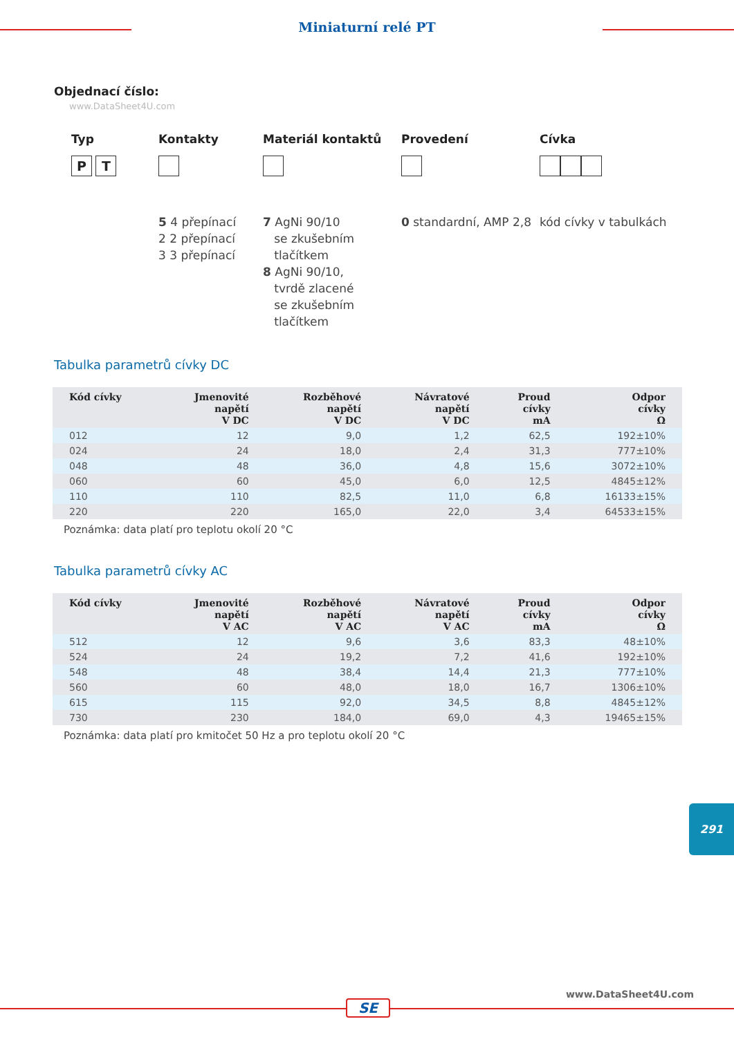Miniaturní relé PT
Objednací číslo:
www.DataSheet4U.com
Typ
P T
Kontakty
5 4 přepínací
2 2 přepínací
3 3 přepínací
Materiál kontaktů
7 AgNi 90/10
se zkušebním
tlačítkem
8 AgNi 90/10,
tvrdě zlacené
se zkušebním
tlačítkem
Provedení
0 standardní, AMP 2,8
Cívka
kód cívky v tabulkách
Tabulka parametrů cívky DC
| Kód cívky | Jmenovité napětí V DC | Rozběhové napětí V DC | Návratové napětí V DC | Proud cívky mA | Odpor cívky Ω |
| --- | --- | --- | --- | --- | --- |
| 012 | 12 | 9,0 | 1,2 | 62,5 | 192±10% |
| 024 | 24 | 18,0 | 2,4 | 31,3 | 777±10% |
| 048 | 48 | 36,0 | 4,8 | 15,6 | 3072±10% |
| 060 | 60 | 45,0 | 6,0 | 12,5 | 4845±12% |
| 110 | 110 | 82,5 | 11,0 | 6,8 | 16133±15% |
| 220 | 220 | 165,0 | 22,0 | 3,4 | 64533±15% |
Poznámka: data platí pro teplotu okolí 20 °C
Tabulka parametrů cívky AC
| Kód cívky | Jmenovité napětí V AC | Rozběhové napětí V AC | Návratové napětí V AC | Proud cívky mA | Odpor cívky Ω |
| --- | --- | --- | --- | --- | --- |
| 512 | 12 | 9,6 | 3,6 | 83,3 | 48±10% |
| 524 | 24 | 19,2 | 7,2 | 41,6 | 192±10% |
| 548 | 48 | 38,4 | 14,4 | 21,3 | 777±10% |
| 560 | 60 | 48,0 | 18,0 | 16,7 | 1306±10% |
| 615 | 115 | 92,0 | 34,5 | 8,8 | 4845±12% |
| 730 | 230 | 184,0 | 69,0 | 4,3 | 19465±15% |
Poznámka: data platí pro kmitočet 50 Hz a pro teplotu okolí 20 °C
291
www.DataSheet4U.com
SE